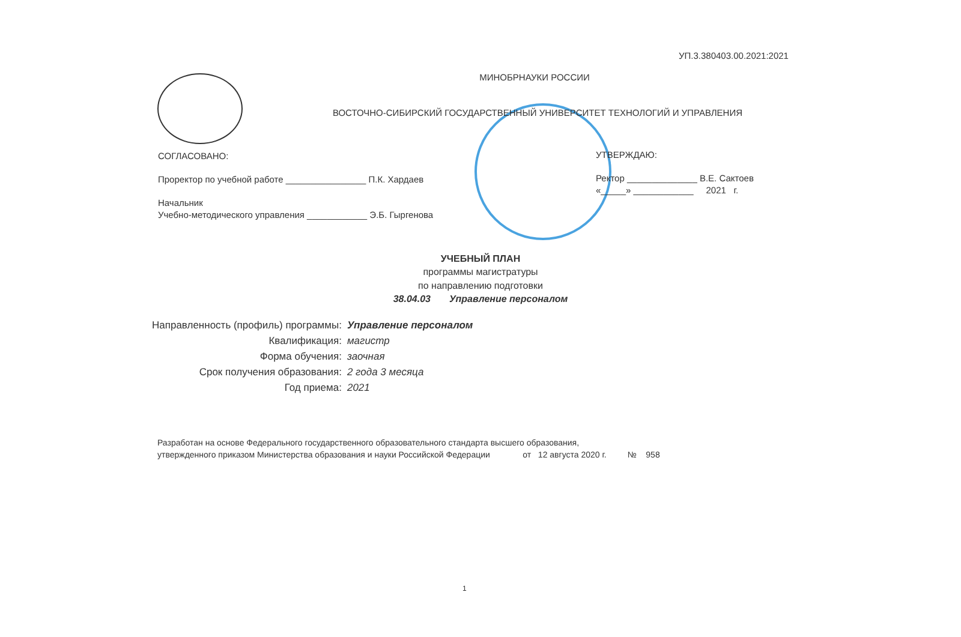УП.3.380403.00.2021:2021
МИНОБРНАУКИ РОССИИ
ВОСТОЧНО-СИБИРСКИЙ ГОСУДАРСТВЕННЫЙ УНИВЕРСИТЕТ ТЕХНОЛОГИЙ И УПРАВЛЕНИЯ
СОГЛАСОВАНО:
Проректор по учебной работе ________________ П.К. Хардаев
Начальник
Учебно-методического управления ____________ Э.Б. Гыргенова
УТВЕРЖДАЮ:
Ректор ______________ В.Е. Сактоев
«_____» ____________ 2021 г.
УЧЕБНЫЙ ПЛАН
программы магистратуры
по направлению подготовки
38.04.03 Управление персоналом
| Направленность (профиль) программы: | Управление персоналом |
| Квалификация: | магистр |
| Форма обучения: | заочная |
| Срок получения образования: | 2 года 3 месяца |
| Год приема: | 2021 |
Разработан на основе Федерального государственного образовательного стандарта высшего образования,
утвержденного приказом Министерства образования и науки Российской Федерации от 12 августа 2020 г. № 958
1